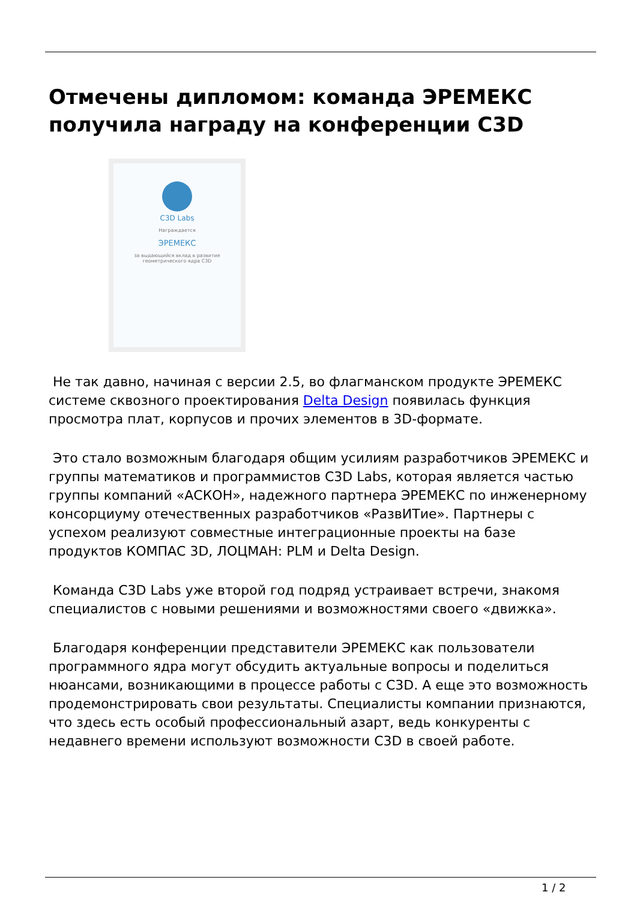Отмечены дипломом: команда ЭРЕМЕКС получила награду на конференции C3D
C3D Labs
Награждается
ЭРЕМЕКС
за выдающийся вклад в развитие
геометрического ядра C3D
Не так давно, начиная с версии 2.5, во флагманском продукте ЭРЕМЕКС системе сквозного проектирования Delta Design появилась функция просмотра плат, корпусов и прочих элементов в 3D-формате.
Это стало возможным благодаря общим усилиям разработчиков ЭРЕМЕКС и группы математиков и программистов C3D Labs, которая является частью группы компаний «АСКОН», надежного партнера ЭРЕМЕКС по инженерному консорциуму отечественных разработчиков «РазвИТие». Партнеры с успехом реализуют совместные интеграционные проекты на базе продуктов КОМПАС 3D, ЛОЦМАН: PLM и Delta Design.
Команда C3D Labs уже второй год подряд устраивает встречи, знакомя специалистов с новыми решениями и возможностями своего «движка».
Благодаря конференции представители ЭРЕМЕКС как пользователи программного ядра могут обсудить актуальные вопросы и поделиться нюансами, возникающими в процессе работы с C3D. А еще это возможность продемонстрировать свои результаты. Специалисты компании признаются, что здесь есть особый профессиональный азарт, ведь конкуренты с недавнего времени используют возможности C3D в своей работе.
1 / 2